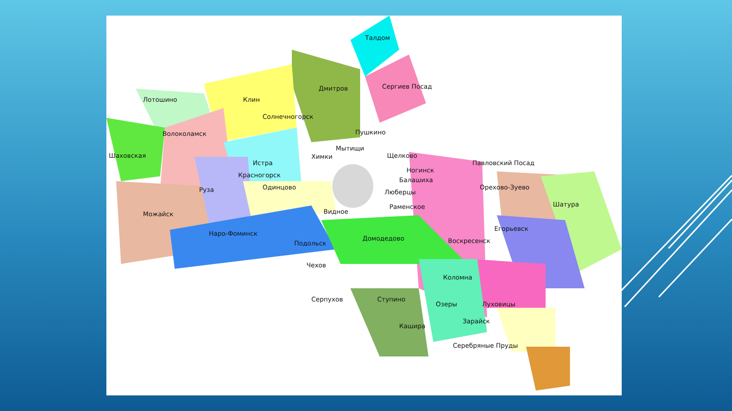Талдом
Сергиев Посад Дмитров
Клин Лотошино
Солнечногорск
Пушкино Волоколамск
Мытищи
Шаховская Химки Щелково
Павловский Посад Истра
Красногорск
Ногинск
Балашиха
Одинцово Руза Орехово-Зуево
Люберцы
Шатура Раменское
Видное Можайск
Егорьевск
Наро-Фоминск
Домодедово Воскресенск Подольск
Чехов
Коломна
Серпухов Ступино
Озеры Луховицы
Зарайск
Кашира
Серебряные Пруды